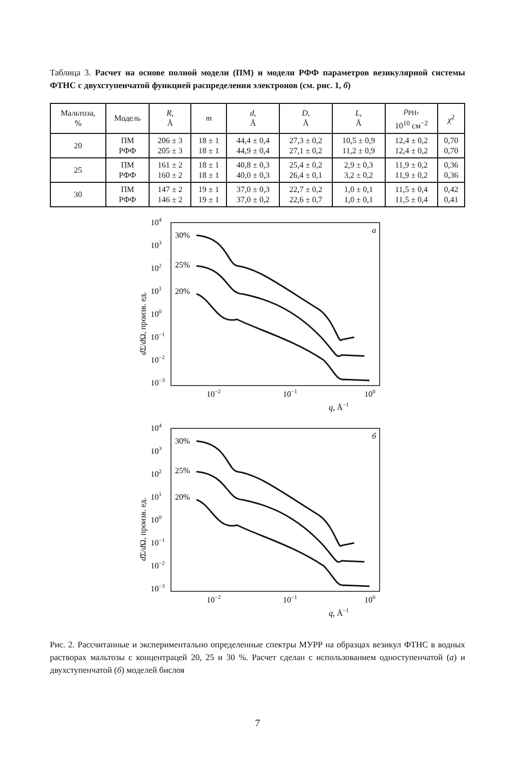Таблица 3. Расчет на основе полной модели (ПМ) и модели РФФ параметров везикулярной системы ФТНС с двухступенчатой функцией распределения электронов (см. рис. 1, б)
| Мальтоза, % | Модель | R , Å | m | d , Å | D , Å | L , Å | ρ<sub>PH</sub>, 10<sup>10</sup> см<sup>−2</sup> | χ<sup>2</sup> |
| --- | --- | --- | --- | --- | --- | --- | --- | --- |
| 20 | ПМ РФФ | 206 ± 3 205 ± 3 | 18 ± 1 18 ± 1 | 44,4 ± 0,4 44,9 ± 0,4 | 27,3 ± 0,2 27,1 ± 0,2 | 10,5 ± 0,9 11,2 ± 0,9 | 12,4 ± 0,2 12,4 ± 0,2 | 0,70 0,70 |
| 25 | ПМ РФФ | 161 ± 2 160 ± 2 | 18 ± 1 18 ± 1 | 40,8 ± 0,3 40,0 ± 0,3 | 25,4 ± 0,2 26,4 ± 0,1 | 2,9 ± 0,3 3,2 ± 0,2 | 11,9 ± 0,2 11,9 ± 0,2 | 0,36 0,36 |
| 30 | ПМ РФФ | 147 ± 2 146 ± 2 | 19 ± 1 19 ± 1 | 37,0 ± 0,3 37,0 ± 0,2 | 22,7 ± 0,2 22,6 ± 0,7 | 1,0 ± 0,1 1,0 ± 0,1 | 11,5 ± 0,4 11,5 ± 0,4 | 0,42 0,41 |
104
103
102
101
100
10−1
10−2
10−3
10−2
10−1
100
q, Å−1
а
30%
25%
20%
dΣ/dΩ, произв. ед.
104
103
102
101
100
10−1
10−2
10−3
10−2
10−1
100
q, Å−1
б
30%
25%
20%
dΣ/dΩ, произв. ед.
Рис. 2. Рассчитанные и экспериментально определенные спектры МУРР на образцах везикул ФТНС в водных растворах мальтозы с концентрацей 20, 25 и 30 %. Расчет сделан с использованием одноступенчатой (а) и двухступенчатой (б) моделей бислоя
7